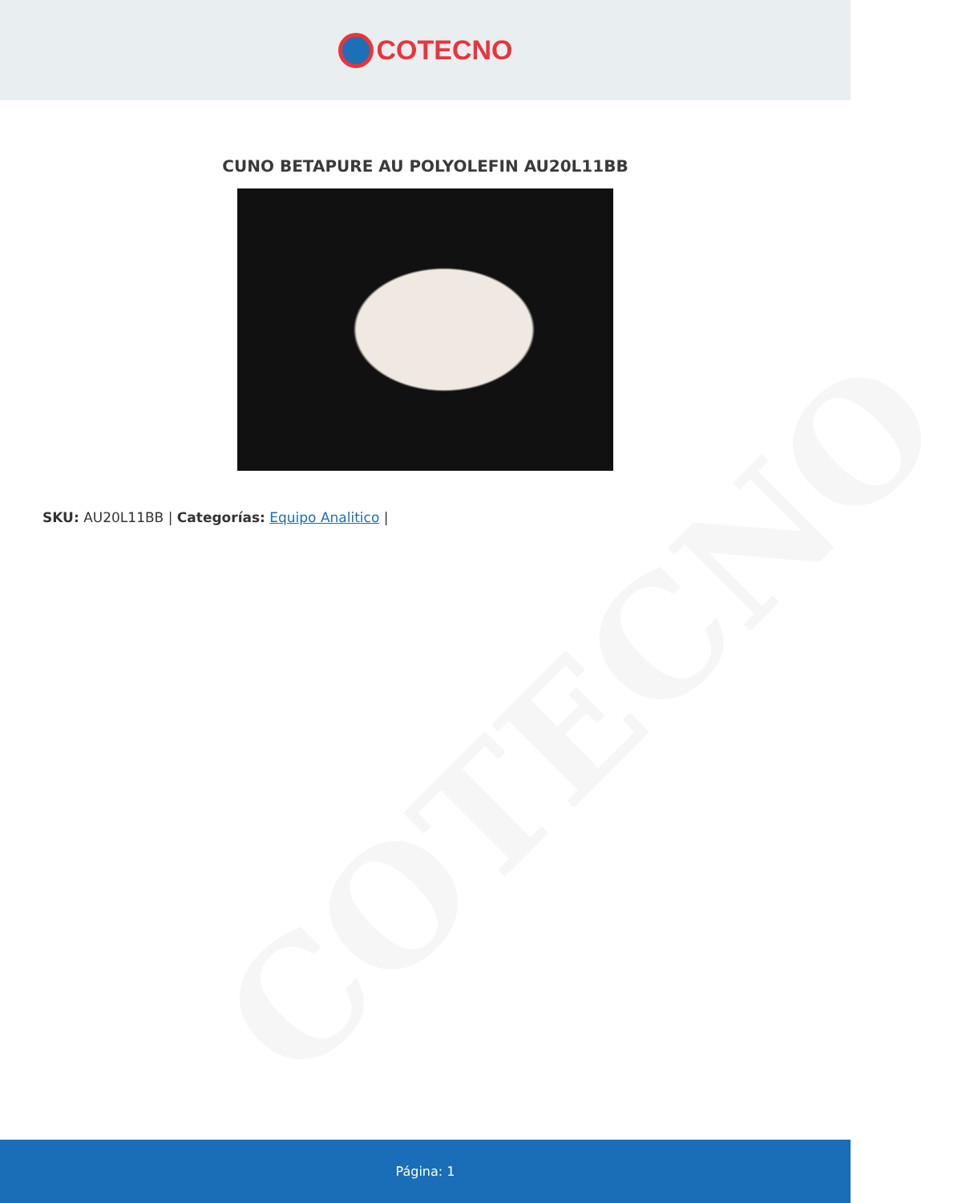COTECNO
COTECNO
CUNO BETAPURE AU POLYOLEFIN AU20L11BB
SKU: AU20L11BB | Categorías: Equipo Analitico |
Página: 1